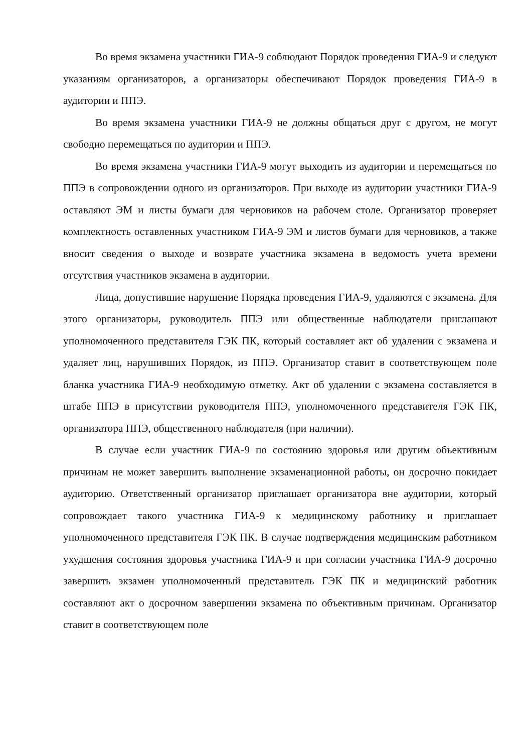Во время экзамена участники ГИА-9 соблюдают Порядок проведения ГИА-9 и следуют указаниям организаторов, а организаторы обеспечивают Порядок проведения ГИА-9 в аудитории и ППЭ.
Во время экзамена участники ГИА-9 не должны общаться друг с другом, не могут свободно перемещаться по аудитории и ППЭ.
Во время экзамена участники ГИА-9 могут выходить из аудитории и перемещаться по ППЭ в сопровождении одного из организаторов. При выходе из аудитории участники ГИА-9 оставляют ЭМ и листы бумаги для черновиков на рабочем столе. Организатор проверяет комплектность оставленных участником ГИА-9 ЭМ и листов бумаги для черновиков, а также вносит сведения о выходе и возврате участника экзамена в ведомость учета времени отсутствия участников экзамена в аудитории.
Лица, допустившие нарушение Порядка проведения ГИА-9, удаляются с экзамена. Для этого организаторы, руководитель ППЭ или общественные наблюдатели приглашают уполномоченного представителя ГЭК ПК, который составляет акт об удалении с экзамена и удаляет лиц, нарушивших Порядок, из ППЭ. Организатор ставит в соответствующем поле бланка участника ГИА-9 необходимую отметку. Акт об удалении с экзамена составляется в штабе ППЭ в присутствии руководителя ППЭ, уполномоченного представителя ГЭК ПК, организатора ППЭ, общественного наблюдателя (при наличии).
В случае если участник ГИА-9 по состоянию здоровья или другим объективным причинам не может завершить выполнение экзаменационной работы, он досрочно покидает аудиторию. Ответственный организатор приглашает организатора вне аудитории, который сопровождает такого участника ГИА-9 к медицинскому работнику и приглашает уполномоченного представителя ГЭК ПК. В случае подтверждения медицинским работником ухудшения состояния здоровья участника ГИА-9 и при согласии участника ГИА-9 досрочно завершить экзамен уполномоченный представитель ГЭК ПК и медицинский работник составляют акт о досрочном завершении экзамена по объективным причинам. Организатор ставит в соответствующем поле